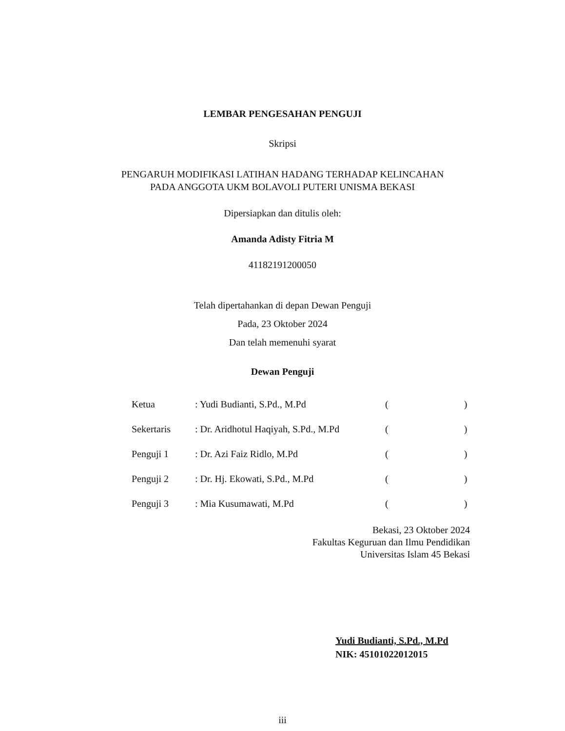LEMBAR PENGESAHAN PENGUJI
Skripsi
PENGARUH MODIFIKASI LATIHAN HADANG TERHADAP KELINCAHAN
PADA ANGGOTA UKM BOLAVOLI PUTERI UNISMA BEKASI
Dipersiapkan dan ditulis oleh:
Amanda Adisty Fitria M
41182191200050
Telah dipertahankan di depan Dewan Penguji
Pada, 23 Oktober 2024
Dan telah memenuhi syarat
Dewan Penguji
| Ketua | : Yudi Budianti, S.Pd., M.Pd | ( ) |
| Sekertaris | : Dr. Aridhotul Haqiyah, S.Pd., M.Pd | ( ) |
| Penguji 1 | : Dr. Azi Faiz Ridlo, M.Pd | ( ) |
| Penguji 2 | : Dr. Hj. Ekowati, S.Pd., M.Pd | ( ) |
| Penguji 3 | : Mia Kusumawati, M.Pd | ( ) |
Bekasi, 23 Oktober 2024
Fakultas Keguruan dan Ilmu Pendidikan
Universitas Islam 45 Bekasi
Yudi Budianti, S.Pd., M.Pd
NIK: 45101022012015
iii